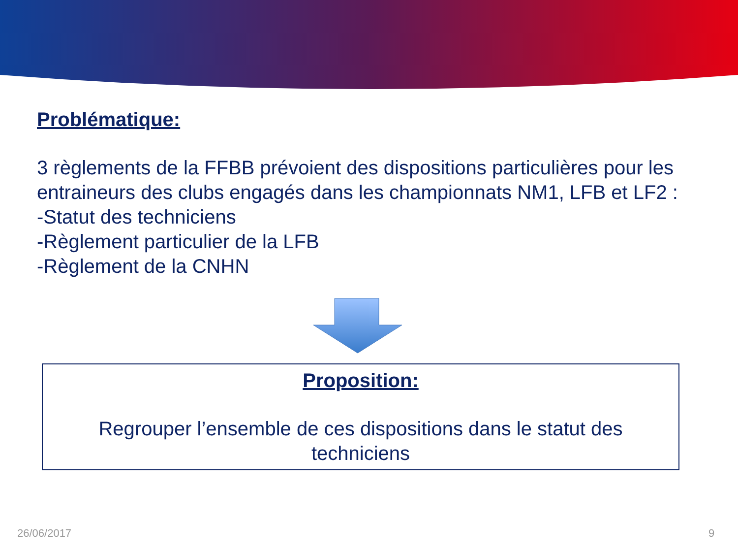Problématique:
3 règlements de la FFBB prévoient des dispositions particulières pour les entraineurs des clubs engagés dans les championnats NM1, LFB et LF2 :
-Statut des techniciens
-Règlement particulier de la LFB
-Règlement de la CNHN
Proposition:
Regrouper l’ensemble de ces dispositions dans le statut des
techniciens
26/06/2017 9